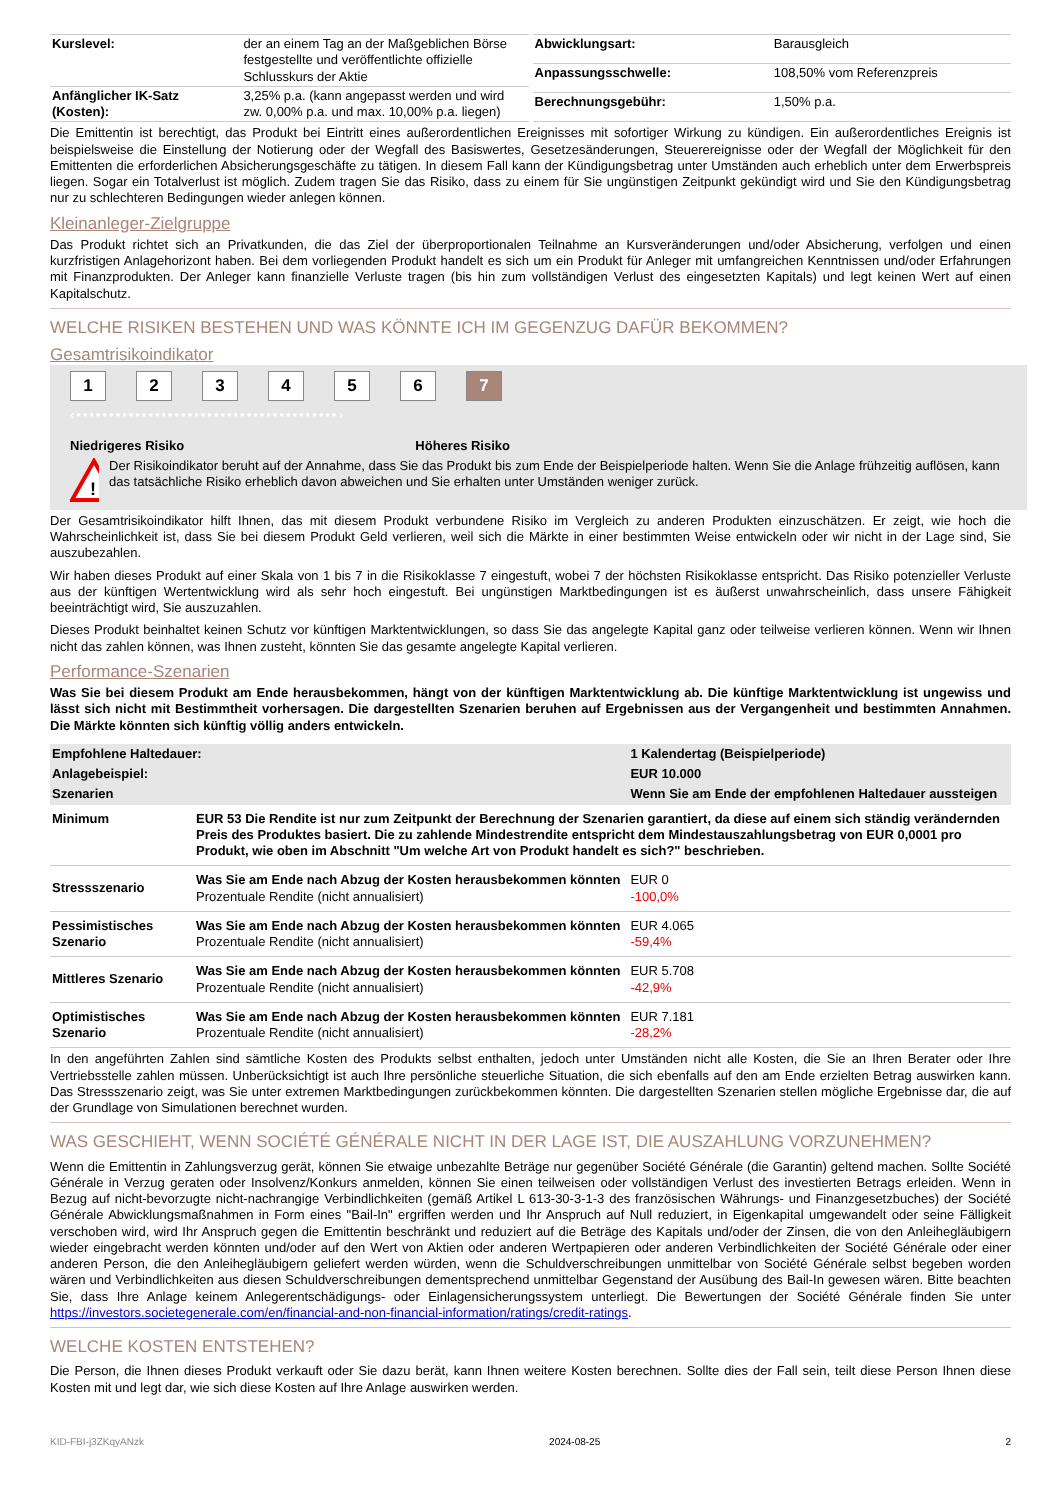| Kurslevel: | der an einem Tag an der Maßgeblichen Börse festgestellte und veröffentlichte offizielle Schlusskurs der Aktie |
| Anfänglicher IK-Satz (Kosten): | 3,25% p.a. (kann angepasst werden und wird zw. 0,00% p.a. und max. 10,00% p.a. liegen) |
| Abwicklungsart: | Barausgleich |
| Anpassungsschwelle: | 108,50% vom Referenzpreis |
| Berechnungsgebühr: | 1,50% p.a. |
Die Emittentin ist berechtigt, das Produkt bei Eintritt eines außerordentlichen Ereignisses mit sofortiger Wirkung zu kündigen. Ein außerordentliches Ereignis ist beispielsweise die Einstellung der Notierung oder der Wegfall des Basiswertes, Gesetzesänderungen, Steuerereignisse oder der Wegfall der Möglichkeit für den Emittenten die erforderlichen Absicherungsgeschäfte zu tätigen. In diesem Fall kann der Kündigungsbetrag unter Umständen auch erheblich unter dem Erwerbspreis liegen. Sogar ein Totalverlust ist möglich. Zudem tragen Sie das Risiko, dass zu einem für Sie ungünstigen Zeitpunkt gekündigt wird und Sie den Kündigungsbetrag nur zu schlechteren Bedingungen wieder anlegen können.
Kleinanleger-Zielgruppe
Das Produkt richtet sich an Privatkunden, die das Ziel der überproportionalen Teilnahme an Kursveränderungen und/oder Absicherung, verfolgen und einen kurzfristigen Anlagehorizont haben. Bei dem vorliegenden Produkt handelt es sich um ein Produkt für Anleger mit umfangreichen Kenntnissen und/oder Erfahrungen mit Finanzprodukten. Der Anleger kann finanzielle Verluste tragen (bis hin zum vollständigen Verlust des eingesetzten Kapitals) und legt keinen Wert auf einen Kapitalschutz.
WELCHE RISIKEN BESTEHEN UND WAS KÖNNTE ICH IM GEGENZUG DAFÜR BEKOMMEN?
Gesamtrisikoindikator
123456 7
‹••••••••••••••••••••••••••••••••••••••••›
Niedrigeres Risiko Höheres Risiko
!
Der Risikoindikator beruht auf der Annahme, dass Sie das Produkt bis zum Ende der Beispielperiode halten. Wenn Sie die Anlage frühzeitig auflösen, kann das tatsächliche Risiko erheblich davon abweichen und Sie erhalten unter Umständen weniger zurück.
Der Gesamtrisikoindikator hilft Ihnen, das mit diesem Produkt verbundene Risiko im Vergleich zu anderen Produkten einzuschätzen. Er zeigt, wie hoch die Wahrscheinlichkeit ist, dass Sie bei diesem Produkt Geld verlieren, weil sich die Märkte in einer bestimmten Weise entwickeln oder wir nicht in der Lage sind, Sie auszubezahlen.
Wir haben dieses Produkt auf einer Skala von 1 bis 7 in die Risikoklasse 7 eingestuft, wobei 7 der höchsten Risikoklasse entspricht. Das Risiko potenzieller Verluste aus der künftigen Wertentwicklung wird als sehr hoch eingestuft. Bei ungünstigen Marktbedingungen ist es äußerst unwahrscheinlich, dass unsere Fähigkeit beeinträchtigt wird, Sie auszuzahlen.
Dieses Produkt beinhaltet keinen Schutz vor künftigen Marktentwicklungen, so dass Sie das angelegte Kapital ganz oder teilweise verlieren können. Wenn wir Ihnen nicht das zahlen können, was Ihnen zusteht, könnten Sie das gesamte angelegte Kapital verlieren.
Performance-Szenarien
Was Sie bei diesem Produkt am Ende herausbekommen, hängt von der künftigen Marktentwicklung ab. Die künftige Marktentwicklung ist ungewiss und lässt sich nicht mit Bestimmtheit vorhersagen. Die dargestellten Szenarien beruhen auf Ergebnissen aus der Vergangenheit und bestimmten Annahmen. Die Märkte könnten sich künftig völlig anders entwickeln.
| Empfohlene Haltedauer: | | 1 Kalendertag (Beispielperiode) |
| Anlagebeispiel: | | EUR 10.000 |
| Szenarien | | Wenn Sie am Ende der empfohlenen Haltedauer aussteigen |
| Minimum | EUR 53 Die Rendite ist nur zum Zeitpunkt der Berechnung der Szenarien garantiert, da diese auf einem sich ständig verändernden Preis des Produktes basiert. Die zu zahlende Mindestrendite entspricht dem Mindestauszahlungsbetrag von EUR 0,0001 pro Produkt, wie oben im Abschnitt "Um welche Art von Produkt handelt es sich?" beschrieben. | |
| Stressszenario | Was Sie am Ende nach Abzug der Kosten herausbekommen könnten Prozentuale Rendite (nicht annualisiert) | EUR 0 -100,0% |
| Pessimistisches Szenario | Was Sie am Ende nach Abzug der Kosten herausbekommen könnten Prozentuale Rendite (nicht annualisiert) | EUR 4.065 -59,4% |
| Mittleres Szenario | Was Sie am Ende nach Abzug der Kosten herausbekommen könnten Prozentuale Rendite (nicht annualisiert) | EUR 5.708 -42,9% |
| Optimistisches Szenario | Was Sie am Ende nach Abzug der Kosten herausbekommen könnten Prozentuale Rendite (nicht annualisiert) | EUR 7.181 -28,2% |
In den angeführten Zahlen sind sämtliche Kosten des Produkts selbst enthalten, jedoch unter Umständen nicht alle Kosten, die Sie an Ihren Berater oder Ihre Vertriebsstelle zahlen müssen. Unberücksichtigt ist auch Ihre persönliche steuerliche Situation, die sich ebenfalls auf den am Ende erzielten Betrag auswirken kann. Das Stressszenario zeigt, was Sie unter extremen Marktbedingungen zurückbekommen könnten. Die dargestellten Szenarien stellen mögliche Ergebnisse dar, die auf der Grundlage von Simulationen berechnet wurden.
WAS GESCHIEHT, WENN SOCIÉTÉ GÉNÉRALE NICHT IN DER LAGE IST, DIE AUSZAHLUNG VORZUNEHMEN?
Wenn die Emittentin in Zahlungsverzug gerät, können Sie etwaige unbezahlte Beträge nur gegenüber Société Générale (die Garantin) geltend machen. Sollte Société Générale in Verzug geraten oder Insolvenz/Konkurs anmelden, können Sie einen teilweisen oder vollständigen Verlust des investierten Betrags erleiden. Wenn in Bezug auf nicht-bevorzugte nicht-nachrangige Verbindlichkeiten (gemäß Artikel L 613-30-3-1-3 des französischen Währungs- und Finanzgesetzbuches) der Société Générale Abwicklungsmaßnahmen in Form eines "Bail-In" ergriffen werden und Ihr Anspruch auf Null reduziert, in Eigenkapital umgewandelt oder seine Fälligkeit verschoben wird, wird Ihr Anspruch gegen die Emittentin beschränkt und reduziert auf die Beträge des Kapitals und/oder der Zinsen, die von den Anleihegläubigern wieder eingebracht werden könnten und/oder auf den Wert von Aktien oder anderen Wertpapieren oder anderen Verbindlichkeiten der Société Générale oder einer anderen Person, die den Anleihegläubigern geliefert werden würden, wenn die Schuldverschreibungen unmittelbar von Société Générale selbst begeben worden wären und Verbindlichkeiten aus diesen Schuldverschreibungen dementsprechend unmittelbar Gegenstand der Ausübung des Bail-In gewesen wären. Bitte beachten Sie, dass Ihre Anlage keinem Anlegerentschädigungs- oder Einlagensicherungssystem unterliegt. Die Bewertungen der Société Générale finden Sie unter https://investors.societegenerale.com/en/financial-and-non-financial-information/ratings/credit-ratings.
WELCHE KOSTEN ENTSTEHEN?
Die Person, die Ihnen dieses Produkt verkauft oder Sie dazu berät, kann Ihnen weitere Kosten berechnen. Sollte dies der Fall sein, teilt diese Person Ihnen diese Kosten mit und legt dar, wie sich diese Kosten auf Ihre Anlage auswirken werden.
KID-FBI-j3ZKqyANzk 2024-08-25 2